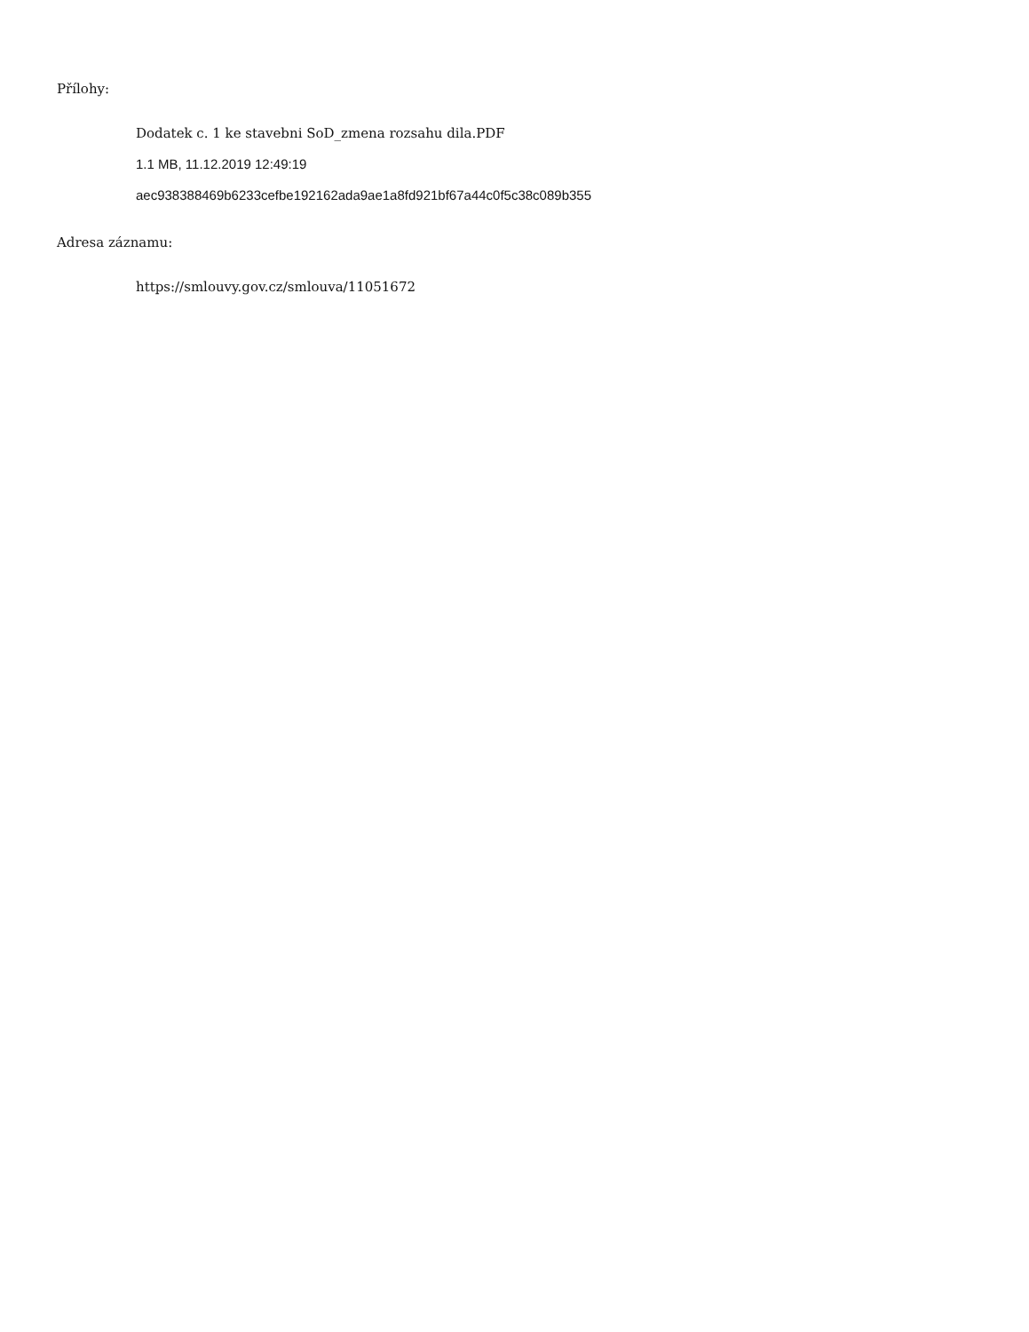Přílohy:
Dodatek c. 1 ke stavebni SoD_zmena rozsahu dila.PDF
1.1 MB, 11.12.2019 12:49:19
aec938388469b6233cefbe192162ada9ae1a8fd921bf67a44c0f5c38c089b355
Adresa záznamu:
https://smlouvy.gov.cz/smlouva/11051672